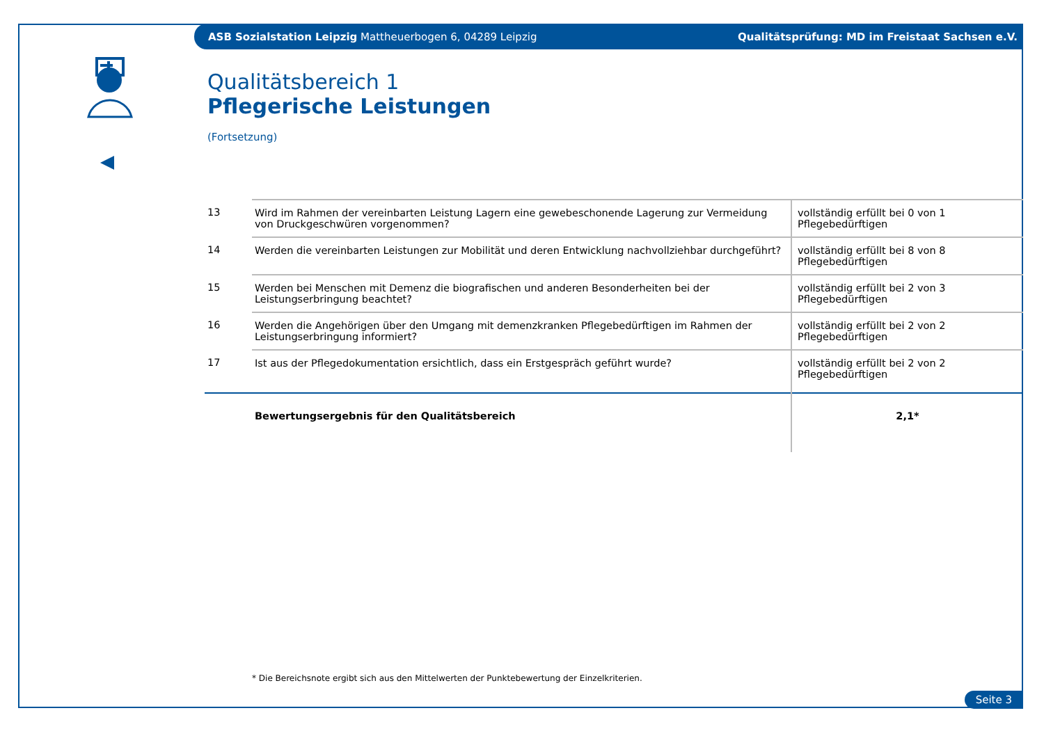ASB Sozialstation Leipzig Mattheuerbogen 6, 04289 Leipzig Qualitätsprüfung: MD im Freistaat Sachsen e.V.
Qualitätsbereich 1
Pflegerische Leistungen
(Fortsetzung)
| 13 | Wird im Rahmen der vereinbarten Leistung Lagern eine gewebeschonende Lagerung zur Vermeidung von Druckgeschwüren vorgenommen? | vollständig erfüllt bei 0 von 1 Pflegebedürftigen |
| 14 | Werden die vereinbarten Leistungen zur Mobilität und deren Entwicklung nachvollziehbar durchgeführt? | vollständig erfüllt bei 8 von 8 Pflegebedürftigen |
| 15 | Werden bei Menschen mit Demenz die biografischen und anderen Besonderheiten bei der Leistungserbringung beachtet? | vollständig erfüllt bei 2 von 3 Pflegebedürftigen |
| 16 | Werden die Angehörigen über den Umgang mit demenzkranken Pflegebedürftigen im Rahmen der Leistungserbringung informiert? | vollständig erfüllt bei 2 von 2 Pflegebedürftigen |
| 17 | Ist aus der Pflegedokumentation ersichtlich, dass ein Erstgespräch geführt wurde? | vollständig erfüllt bei 2 von 2 Pflegebedürftigen |
| | Bewertungsergebnis für den Qualitätsbereich | 2,1* |
* Die Bereichsnote ergibt sich aus den Mittelwerten der Punktebewertung der Einzelkriterien.
Seite 3